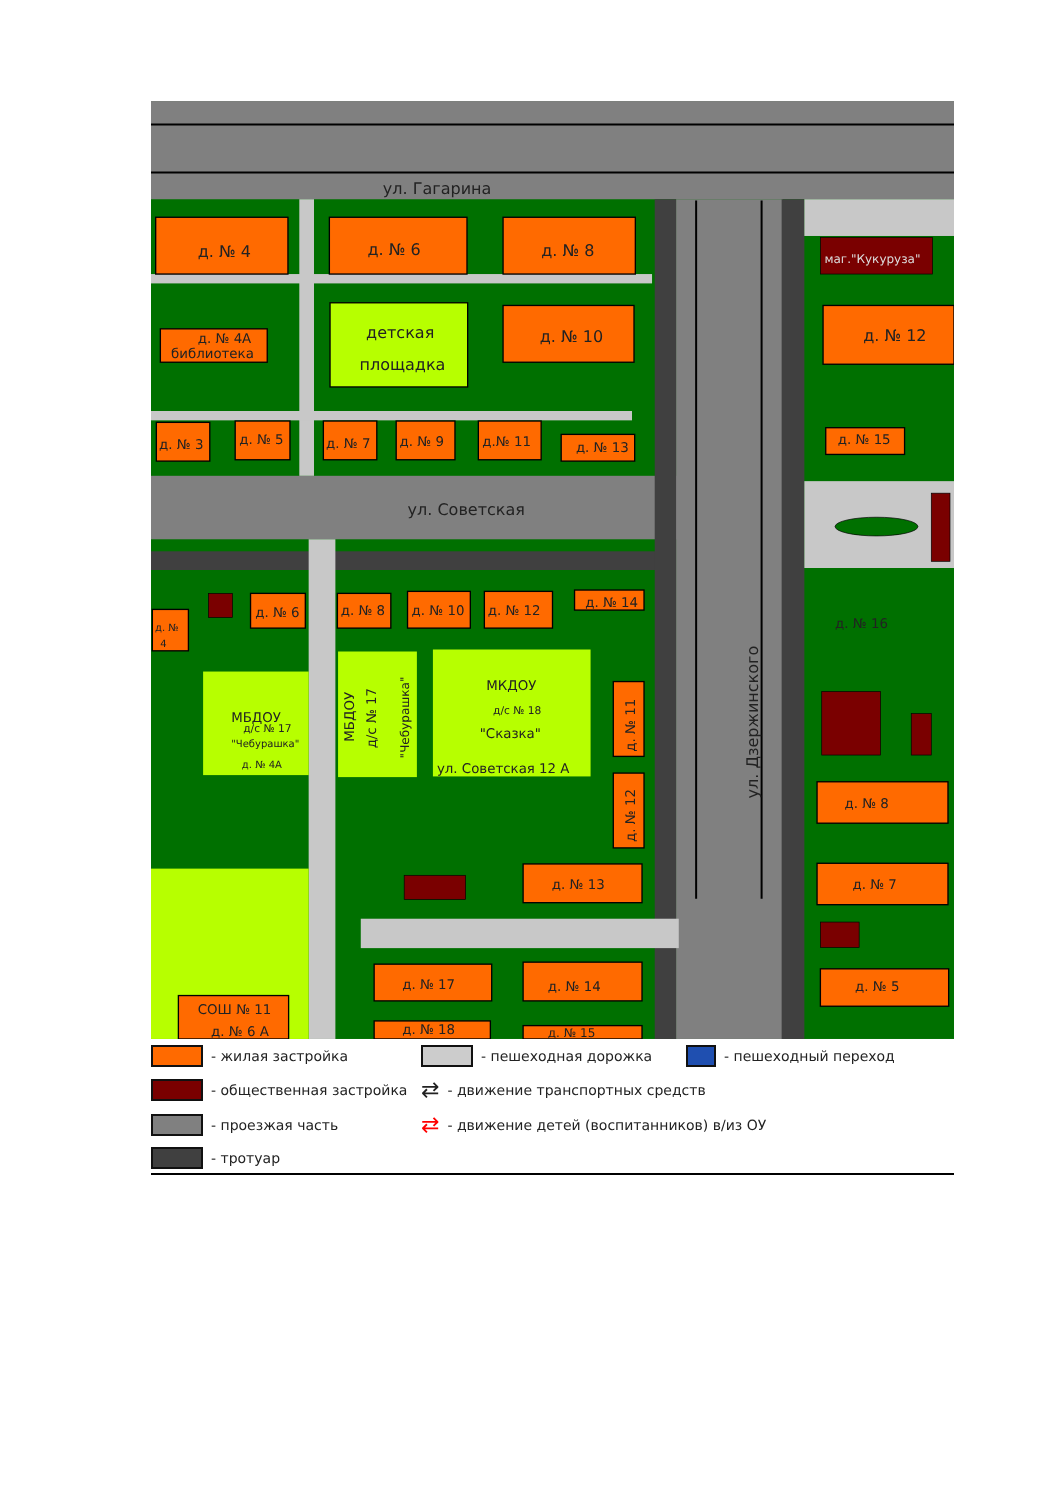ул. Гагарина
ул. Советская
д. № 4
д. № 6
д. № 8
д. № 4А
библиотека
детская
площадка
д. № 10
д. № 12
маг."Кукуруза"
д. № 3
д. № 5
д. № 7
д. № 9
д.№ 11
д. № 13
д. № 15
д. № 6
д. № 8
д. № 10
д. № 12
д. № 14
д. № 16
д. №
4
МБДОУ
д/с № 17
"Чебурашка"
д. № 4А
МКДОУ
д/с № 18
"Сказка"
ул. Советская 12 А
д. № 8
д. № 7
д. № 5
д. № 13
д. № 17
д. № 14
д. № 18
д. № 15
СОШ № 11
д. № 6 А
МБДОУ
д/с № 17
"Чебурашка"
д. № 11
д. № 12
ул. Дзержинского
- жилая застройка
- пешеходная дорожка
- пешеходный переход
- общественная застройка
⇄ - движение транспортных средств
- проезжая часть
⇄ - движение детей (воспитанников) в/из ОУ
- тротуар